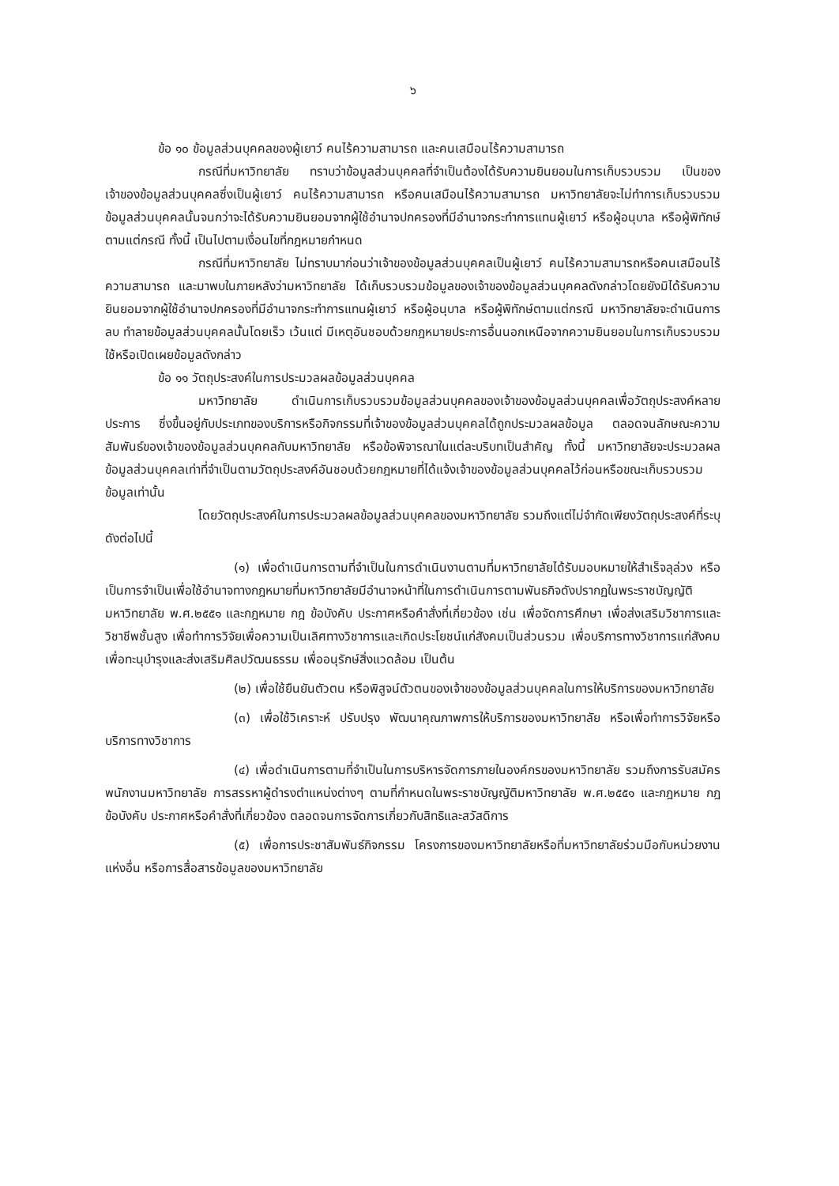๖
ข้อ ๑๐ ข้อมูลส่วนบุคคลของผู้เยาว์ คนไร้ความสามารถ และคนเสมือนไร้ความสามารถ
กรณีที่มหาวิทยาลัย ทราบว่าข้อมูลส่วนบุคคลที่จำเป็นต้องได้รับความยินยอมในการเก็บรวบรวม เป็นของเจ้าของข้อมูลส่วนบุคคลซึ่งเป็นผู้เยาว์ คนไร้ความสามารถ หรือคนเสมือนไร้ความสามารถ มหาวิทยาลัยจะไม่ทำการเก็บรวบรวมข้อมูลส่วนบุคคลนั้นจนกว่าจะได้รับความยินยอมจากผู้ใช้อำนาจปกครองที่มีอำนาจกระทำการแทนผู้เยาว์ หรือผู้อนุบาล หรือผู้พิทักษ์ตามแต่กรณี ทั้งนี้ เป็นไปตามเงื่อนไขที่กฎหมายกำหนด
กรณีที่มหาวิทยาลัย ไม่ทราบมาก่อนว่าเจ้าของข้อมูลส่วนบุคคลเป็นผู้เยาว์ คนไร้ความสามารถหรือคนเสมือนไร้ความสามารถ และมาพบในภายหลังว่ามหาวิทยาลัย ได้เก็บรวบรวมข้อมูลของเจ้าของข้อมูลส่วนบุคคลดังกล่าวโดยยังมิได้รับความยินยอมจากผู้ใช้อำนาจปกครองที่มีอำนาจกระทำการแทนผู้เยาว์ หรือผู้อนุบาล หรือผู้พิทักษ์ตามแต่กรณี มหาวิทยาลัยจะดำเนินการลบ ทำลายข้อมูลส่วนบุคคลนั้นโดยเร็ว เว้นแต่ มีเหตุอันชอบด้วยกฎหมายประการอื่นนอกเหนือจากความยินยอมในการเก็บรวบรวม ใช้หรือเปิดเผยข้อมูลดังกล่าว
ข้อ ๑๑ วัตถุประสงค์ในการประมวลผลข้อมูลส่วนบุคคล
มหาวิทยาลัย ดำเนินการเก็บรวบรวมข้อมูลส่วนบุคคลของเจ้าของข้อมูลส่วนบุคคลเพื่อวัตถุประสงค์หลายประการ ซึ่งขึ้นอยู่กับประเภทของบริการหรือกิจกรรมที่เจ้าของข้อมูลส่วนบุคคลได้ถูกประมวลผลข้อมูล ตลอดจนลักษณะความสัมพันธ์ของเจ้าของข้อมูลส่วนบุคคลกับมหาวิทยาลัย หรือข้อพิจารณาในแต่ละบริบทเป็นสำคัญ ทั้งนี้ มหาวิทยาลัยจะประมวลผลข้อมูลส่วนบุคคลเท่าที่จำเป็นตามวัตถุประสงค์อันชอบด้วยกฎหมายที่ได้แจ้งเจ้าของข้อมูลส่วนบุคคลไว้ก่อนหรือขณะเก็บรวบรวมข้อมูลเท่านั้น
โดยวัตถุประสงค์ในการประมวลผลข้อมูลส่วนบุคคลของมหาวิทยาลัย รวมถึงแต่ไม่จำกัดเพียงวัตถุประสงค์ที่ระบุดังต่อไปนี้
(๑) เพื่อดำเนินการตามที่จำเป็นในการดำเนินงานตามที่มหาวิทยาลัยได้รับมอบหมายให้สำเร็จลุล่วง หรือเป็นการจำเป็นเพื่อใช้อำนาจทางกฎหมายที่มหาวิทยาลัยมีอำนาจหน้าที่ในการดำเนินการตามพันธกิจดังปรากฏในพระราชบัญญัติมหาวิทยาลัย พ.ศ.๒๕๕๑ และกฎหมาย กฎ ข้อบังคับ ประกาศหรือคำสั่งที่เกี่ยวข้อง เช่น เพื่อจัดการศึกษา เพื่อส่งเสริมวิชาการและวิชาชีพชั้นสูง เพื่อทำการวิจัยเพื่อความเป็นเลิศทางวิชาการและเกิดประโยชน์แก่สังคมเป็นส่วนรวม เพื่อบริการทางวิชาการแก่สังคม เพื่อทะนุบำรุงและส่งเสริมศิลปวัฒนธรรม เพื่ออนุรักษ์สิ่งแวดล้อม เป็นต้น
(๒) เพื่อใช้ยืนยันตัวตน หรือพิสูจน์ตัวตนของเจ้าของข้อมูลส่วนบุคคลในการให้บริการของมหาวิทยาลัย
(๓) เพื่อใช้วิเคราะห์ ปรับปรุง พัฒนาคุณภาพการให้บริการของมหาวิทยาลัย หรือเพื่อทำการวิจัยหรือบริการทางวิชาการ
(๔) เพื่อดำเนินการตามที่จำเป็นในการบริหารจัดการภายในองค์กรของมหาวิทยาลัย รวมถึงการรับสมัครพนักงานมหาวิทยาลัย การสรรหาผู้ดำรงตำแหน่งต่างๆ ตามที่กำหนดในพระราชบัญญัติมหาวิทยาลัย พ.ศ.๒๕๕๑ และกฎหมาย กฎ ข้อบังคับ ประกาศหรือคำสั่งที่เกี่ยวข้อง ตลอดจนการจัดการเกี่ยวกับสิทธิและสวัสดิการ
(๕) เพื่อการประชาสัมพันธ์กิจกรรม โครงการของมหาวิทยาลัยหรือที่มหาวิทยาลัยร่วมมือกับหน่วยงานแห่งอื่น หรือการสื่อสารข้อมูลของมหาวิทยาลัย